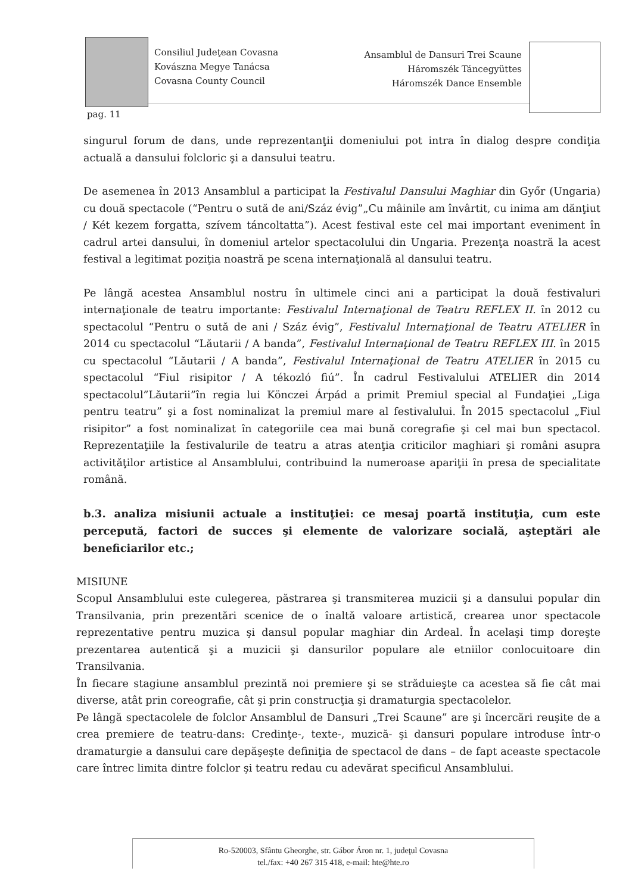Consiliul Judeţean Covasna
Kovászna Megye Tanácsa
Covasna County Council
Ansamblul de Dansuri Trei Scaune
Háromszék Táncegyüttes
Háromszék Dance Ensemble
pag. 11
singurul forum de dans, unde reprezentanţii domeniului pot intra în dialog despre condiţia actuală a dansului folcloric şi a dansului teatru.
De asemenea în 2013 Ansamblul a participat la Festivalul Dansului Maghiar din Győr (Ungaria) cu două spectacole (“Pentru o sută de ani/Száz évig”„Cu mâinile am învârtit, cu inima am dănţiut / Két kezem forgatta, szívem táncoltatta”). Acest festival este cel mai important eveniment în cadrul artei dansului, în domeniul artelor spectacolului din Ungaria. Prezenţa noastră la acest festival a legitimat poziţia noastră pe scena internaţională al dansului teatru.
Pe lângă acestea Ansamblul nostru în ultimele cinci ani a participat la două festivaluri internaţionale de teatru importante: Festivalul Internaţional de Teatru REFLEX II. în 2012 cu spectacolul “Pentru o sută de ani / Száz évig”, Festivalul Internaţional de Teatru ATELIER în 2014 cu spectacolul “Lăutarii / A banda”, Festivalul Internaţional de Teatru REFLEX III. în 2015 cu spectacolul “Lăutarii / A banda”, Festivalul Internaţional de Teatru ATELIER în 2015 cu spectacolul “Fiul risipitor / A tékozló fiú”. În cadrul Festivalului ATELIER din 2014 spectacolul”Lăutarii”în regia lui Könczei Árpád a primit Premiul special al Fundaţiei „Liga pentru teatru” şi a fost nominalizat la premiul mare al festivalului. În 2015 spectacolul „Fiul risipitor” a fost nominalizat în categoriile cea mai bună coregrafie şi cel mai bun spectacol. Reprezentaţiile la festivalurile de teatru a atras atenţia criticilor maghiari şi români asupra activităţilor artistice al Ansamblului, contribuind la numeroase apariţii în presa de specialitate română.
b.3. analiza misiunii actuale a instituţiei: ce mesaj poartă instituţia, cum este percepută, factori de succes şi elemente de valorizare socială, aşteptări ale beneficiarilor etc.;
MISIUNE
Scopul Ansamblului este culegerea, păstrarea şi transmiterea muzicii şi a dansului popular din Transilvania, prin prezentări scenice de o înaltă valoare artistică, crearea unor spectacole reprezentative pentru muzica şi dansul popular maghiar din Ardeal. În acelaşi timp doreşte prezentarea autentică şi a muzicii şi dansurilor populare ale etniilor conlocuitoare din Transilvania.
În fiecare stagiune ansamblul prezintă noi premiere şi se străduieşte ca acestea să fie cât mai diverse, atât prin coreografie, cât şi prin construcţia şi dramaturgia spectacolelor.
Pe lângă spectacolele de folclor Ansamblul de Dansuri „Trei Scaune” are şi încercări reuşite de a crea premiere de teatru-dans: Credinţe-, texte-, muzică- şi dansuri populare introduse într-o dramaturgie a dansului care depăşeşte definiţia de spectacol de dans – de fapt aceaste spectacole care întrec limita dintre folclor şi teatru redau cu adevărat specificul Ansamblului.
Ro-520003, Sfântu Gheorghe, str. Gábor Áron nr. 1, judeţul Covasna
tel./fax: +40 267 315 418, e-mail: hte@hte.ro